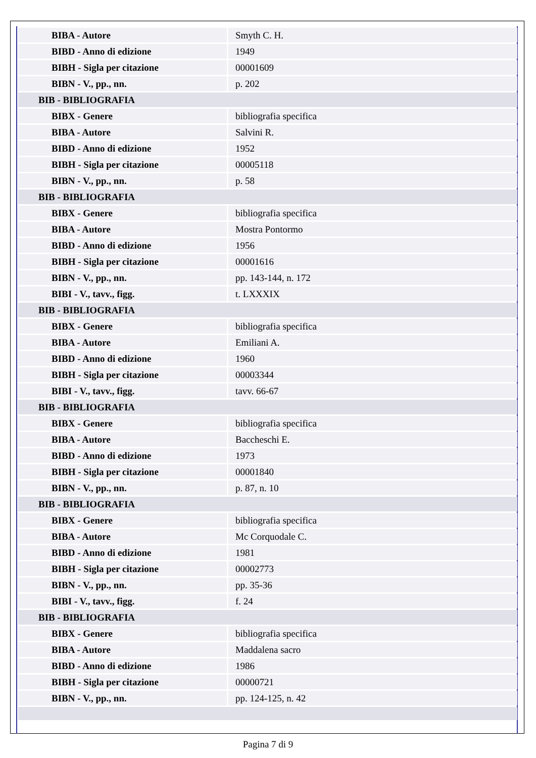| BIBA - Autore | Smyth C. H. |
| BIBD - Anno di edizione | 1949 |
| BIBH - Sigla per citazione | 00001609 |
| BIBN - V., pp., nn. | p. 202 |
| BIB - BIBLIOGRAFIA | |
| BIBX - Genere | bibliografia specifica |
| BIBA - Autore | Salvini R. |
| BIBD - Anno di edizione | 1952 |
| BIBH - Sigla per citazione | 00005118 |
| BIBN - V., pp., nn. | p. 58 |
| BIB - BIBLIOGRAFIA | |
| BIBX - Genere | bibliografia specifica |
| BIBA - Autore | Mostra Pontormo |
| BIBD - Anno di edizione | 1956 |
| BIBH - Sigla per citazione | 00001616 |
| BIBN - V., pp., nn. | pp. 143-144, n. 172 |
| BIBI - V., tavv., figg. | t. LXXXIX |
| BIB - BIBLIOGRAFIA | |
| BIBX - Genere | bibliografia specifica |
| BIBA - Autore | Emiliani A. |
| BIBD - Anno di edizione | 1960 |
| BIBH - Sigla per citazione | 00003344 |
| BIBI - V., tavv., figg. | tavv. 66-67 |
| BIB - BIBLIOGRAFIA | |
| BIBX - Genere | bibliografia specifica |
| BIBA - Autore | Baccheschi E. |
| BIBD - Anno di edizione | 1973 |
| BIBH - Sigla per citazione | 00001840 |
| BIBN - V., pp., nn. | p. 87, n. 10 |
| BIB - BIBLIOGRAFIA | |
| BIBX - Genere | bibliografia specifica |
| BIBA - Autore | Mc Corquodale C. |
| BIBD - Anno di edizione | 1981 |
| BIBH - Sigla per citazione | 00002773 |
| BIBN - V., pp., nn. | pp. 35-36 |
| BIBI - V., tavv., figg. | f. 24 |
| BIB - BIBLIOGRAFIA | |
| BIBX - Genere | bibliografia specifica |
| BIBA - Autore | Maddalena sacro |
| BIBD - Anno di edizione | 1986 |
| BIBH - Sigla per citazione | 00000721 |
| BIBN - V., pp., nn. | pp. 124-125, n. 42 |
Pagina 7 di 9